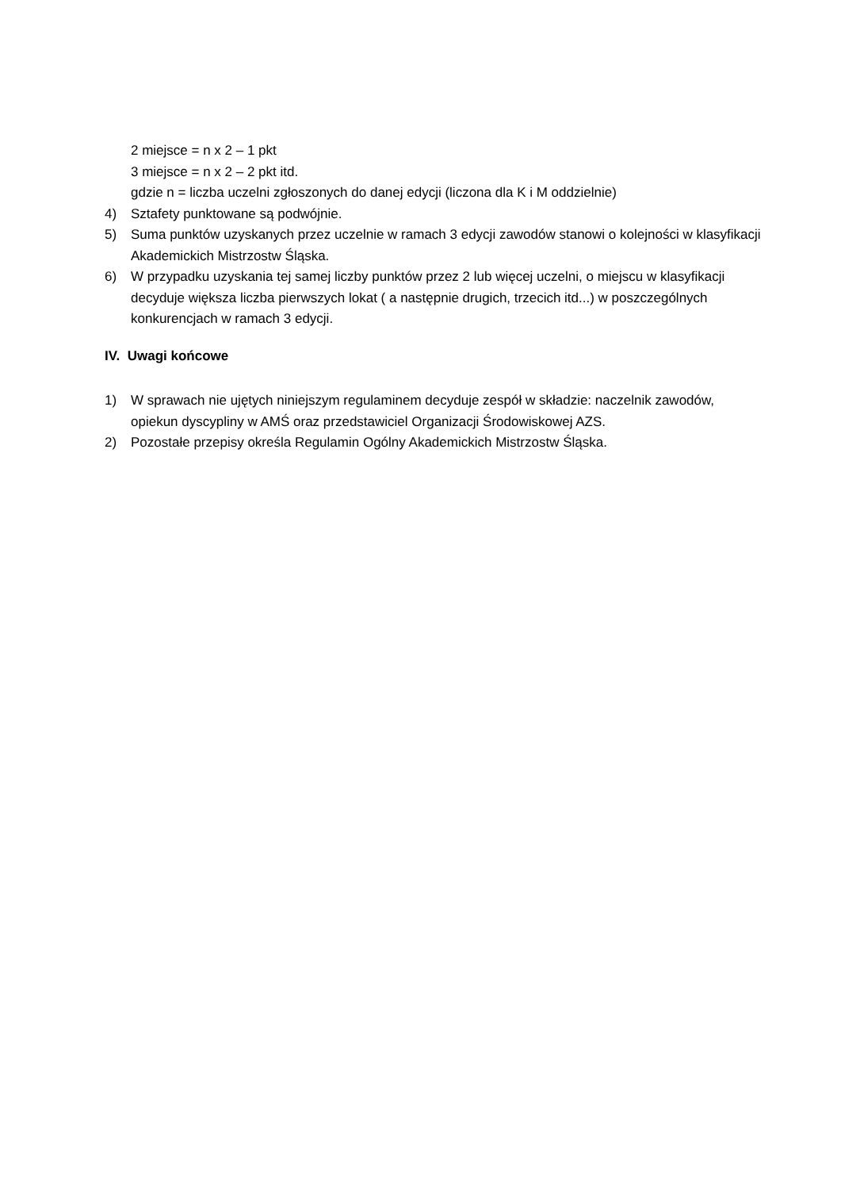2 miejsce = n x 2 – 1 pkt
3 miejsce = n x 2 – 2 pkt itd.
gdzie n = liczba uczelni zgłoszonych do danej edycji (liczona dla K i M oddzielnie)
4) Sztafety punktowane są podwójnie.
5) Suma punktów uzyskanych przez uczelnie w ramach 3 edycji zawodów stanowi o kolejności w klasyfikacji Akademickich Mistrzostw Śląska.
6) W przypadku uzyskania tej samej liczby punktów przez 2 lub więcej uczelni, o miejscu w klasyfikacji decyduje większa liczba pierwszych lokat ( a następnie drugich, trzecich itd...) w poszczególnych konkurencjach w ramach 3 edycji.
IV. Uwagi końcowe
1) W sprawach nie ujętych niniejszym regulaminem decyduje zespół w składzie: naczelnik zawodów, opiekun dyscypliny w AMŚ oraz przedstawiciel Organizacji Środowiskowej AZS.
2) Pozostałe przepisy określa Regulamin Ogólny Akademickich Mistrzostw Śląska.